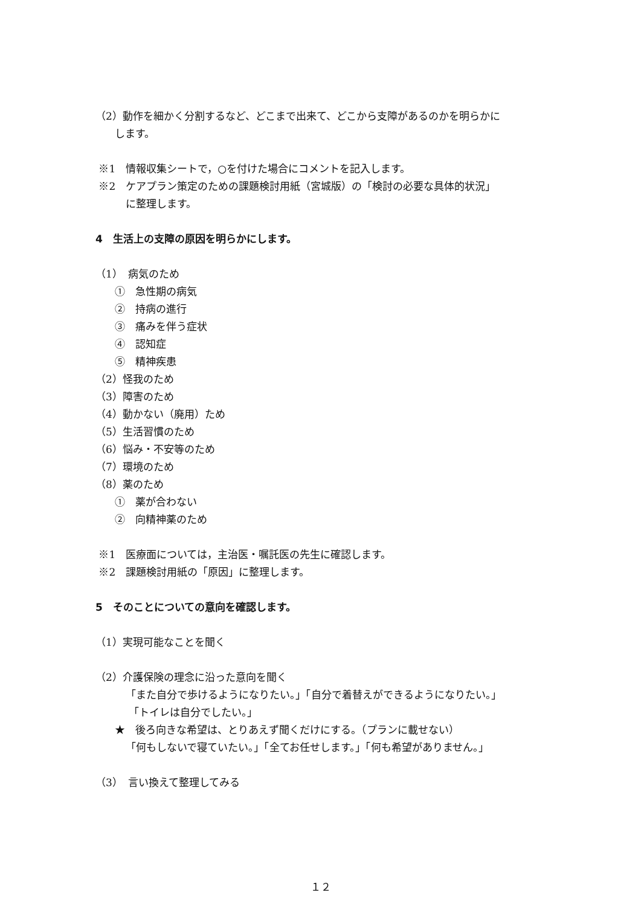（2）動作を細かく分割するなど、どこまで出来て、どこから支障があるのかを明らかに
します。
※1　情報収集シートで，○を付けた場合にコメントを記入します。
※2　ケアプラン策定のための課題検討用紙（宮城版）の「検討の必要な具体的状況」
に整理します。
4　生活上の支障の原因を明らかにします。
（1）　病気のため
①　急性期の病気
②　持病の進行
③　痛みを伴う症状
④　認知症
⑤　精神疾患
（2）怪我のため
（3）障害のため
（4）動かない（廃用）ため
（5）生活習慣のため
（6）悩み・不安等のため
（7）環境のため
（8）薬のため
①　薬が合わない
②　向精神薬のため
※1　医療面については，主治医・嘱託医の先生に確認します。
※2　課題検討用紙の「原因」に整理します。
5　そのことについての意向を確認します。
（1）実現可能なことを聞く
（2）介護保険の理念に沿った意向を聞く
「また自分で歩けるようになりたい。」「自分で着替えができるようになりたい。」
「トイレは自分でしたい。」
★　後ろ向きな希望は、とりあえず聞くだけにする。（プランに載せない）
「何もしないで寝ていたい。」「全てお任せします。」「何も希望がありません。」
（3）　言い換えて整理してみる
１２